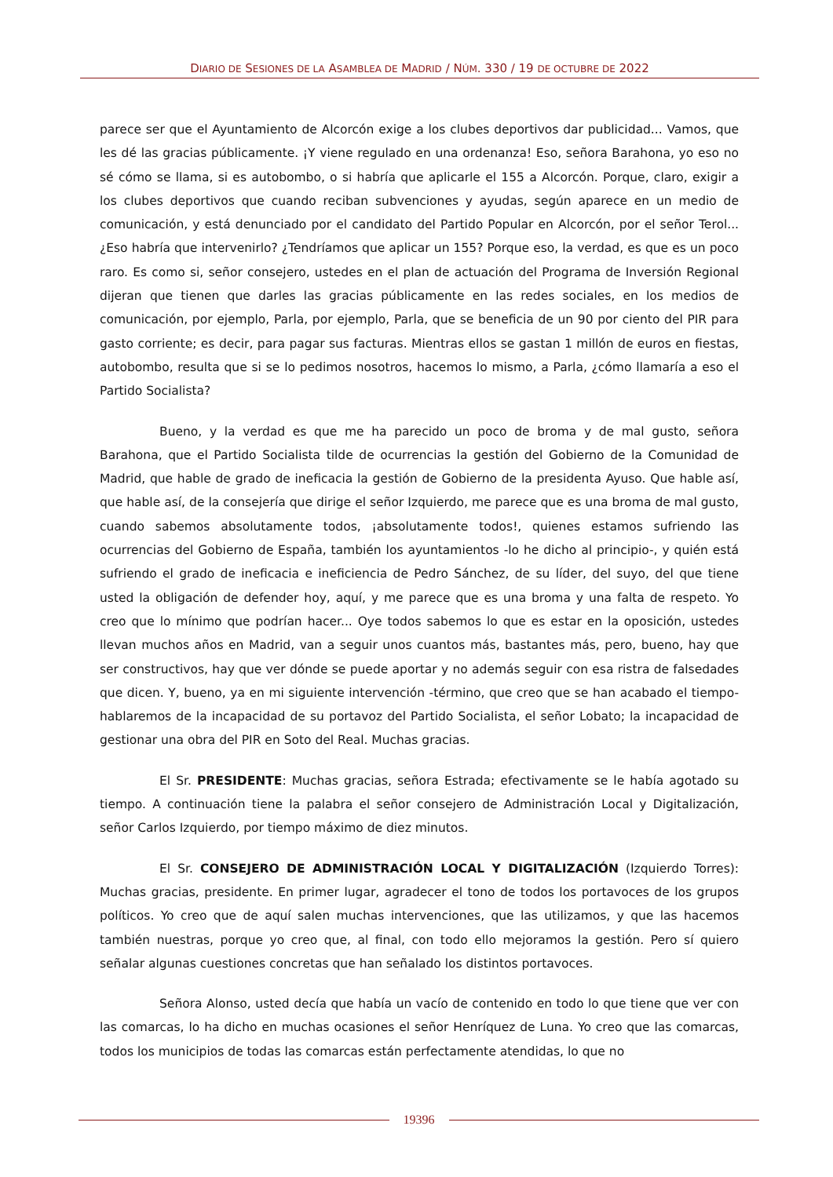DIARIO DE SESIONES DE LA ASAMBLEA DE MADRID / NÚM. 330 / 19 DE OCTUBRE DE 2022
parece ser que el Ayuntamiento de Alcorcón exige a los clubes deportivos dar publicidad... Vamos, que les dé las gracias públicamente. ¡Y viene regulado en una ordenanza! Eso, señora Barahona, yo eso no sé cómo se llama, si es autobombo, o si habría que aplicarle el 155 a Alcorcón. Porque, claro, exigir a los clubes deportivos que cuando reciban subvenciones y ayudas, según aparece en un medio de comunicación, y está denunciado por el candidato del Partido Popular en Alcorcón, por el señor Terol... ¿Eso habría que intervenirlo? ¿Tendríamos que aplicar un 155? Porque eso, la verdad, es que es un poco raro. Es como si, señor consejero, ustedes en el plan de actuación del Programa de Inversión Regional dijeran que tienen que darles las gracias públicamente en las redes sociales, en los medios de comunicación, por ejemplo, Parla, por ejemplo, Parla, que se beneficia de un 90 por ciento del PIR para gasto corriente; es decir, para pagar sus facturas. Mientras ellos se gastan 1 millón de euros en fiestas, autobombo, resulta que si se lo pedimos nosotros, hacemos lo mismo, a Parla, ¿cómo llamaría a eso el Partido Socialista?
Bueno, y la verdad es que me ha parecido un poco de broma y de mal gusto, señora Barahona, que el Partido Socialista tilde de ocurrencias la gestión del Gobierno de la Comunidad de Madrid, que hable de grado de ineficacia la gestión de Gobierno de la presidenta Ayuso. Que hable así, que hable así, de la consejería que dirige el señor Izquierdo, me parece que es una broma de mal gusto, cuando sabemos absolutamente todos, ¡absolutamente todos!, quienes estamos sufriendo las ocurrencias del Gobierno de España, también los ayuntamientos -lo he dicho al principio-, y quién está sufriendo el grado de ineficacia e ineficiencia de Pedro Sánchez, de su líder, del suyo, del que tiene usted la obligación de defender hoy, aquí, y me parece que es una broma y una falta de respeto. Yo creo que lo mínimo que podrían hacer... Oye todos sabemos lo que es estar en la oposición, ustedes llevan muchos años en Madrid, van a seguir unos cuantos más, bastantes más, pero, bueno, hay que ser constructivos, hay que ver dónde se puede aportar y no además seguir con esa ristra de falsedades que dicen. Y, bueno, ya en mi siguiente intervención -término, que creo que se han acabado el tiempo- hablaremos de la incapacidad de su portavoz del Partido Socialista, el señor Lobato; la incapacidad de gestionar una obra del PIR en Soto del Real. Muchas gracias.
El Sr. PRESIDENTE: Muchas gracias, señora Estrada; efectivamente se le había agotado su tiempo. A continuación tiene la palabra el señor consejero de Administración Local y Digitalización, señor Carlos Izquierdo, por tiempo máximo de diez minutos.
El Sr. CONSEJERO DE ADMINISTRACIÓN LOCAL Y DIGITALIZACIÓN (Izquierdo Torres): Muchas gracias, presidente. En primer lugar, agradecer el tono de todos los portavoces de los grupos políticos. Yo creo que de aquí salen muchas intervenciones, que las utilizamos, y que las hacemos también nuestras, porque yo creo que, al final, con todo ello mejoramos la gestión. Pero sí quiero señalar algunas cuestiones concretas que han señalado los distintos portavoces.
Señora Alonso, usted decía que había un vacío de contenido en todo lo que tiene que ver con las comarcas, lo ha dicho en muchas ocasiones el señor Henríquez de Luna. Yo creo que las comarcas, todos los municipios de todas las comarcas están perfectamente atendidas, lo que no
19396